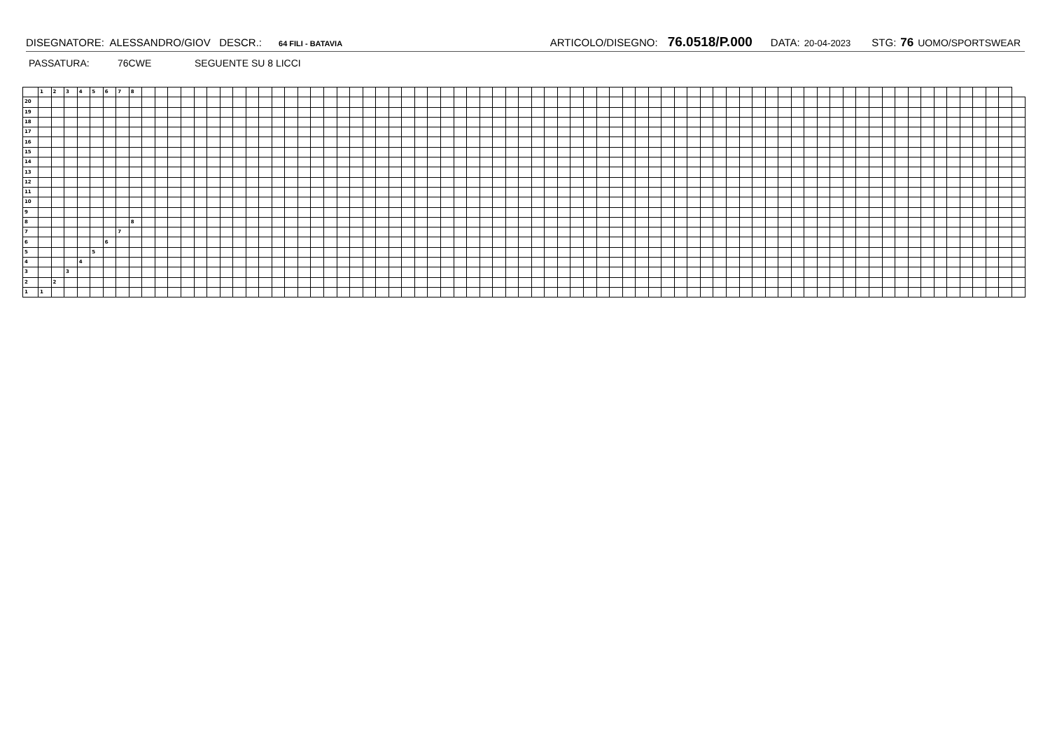DISEGNATORE: ALESSANDRO/GIOV DESCR.: 64 FILI - BATAVIA ARTICOLO/DISEGNO: 76.0518/P.000 DATA: 20-04-2023 STG: 76 UOMO/SPORTSWEAR
PASSATURA: 76CWE SEGUENTE SU 8 LICCI
| | 1 | 2 | 3 | 4 | 5 | 6 | 7 | 8 | | | | | | | | | | | | | | | | | | | | | | | | | | | | | | | | | | | | | | | | | | | | | | | | | | | | | | | | | | | | | | | | | | | | |
| 20 | | | | | | | | | | | | | | | | | | | | | | | | | | | | | | | | | | | | | | | | | | | | | | | | | | | | | | | | | | | | | | | | | | | | | | | | | | | | |
| 19 | | | | | | | | | | | | | | | | | | | | | | | | | | | | | | | | | | | | | | | | | | | | | | | | | | | | | | | | | | | | | | | | | | | | | | | | | | | | |
| 18 | | | | | | | | | | | | | | | | | | | | | | | | | | | | | | | | | | | | | | | | | | | | | | | | | | | | | | | | | | | | | | | | | | | | | | | | | | | | |
| 17 | | | | | | | | | | | | | | | | | | | | | | | | | | | | | | | | | | | | | | | | | | | | | | | | | | | | | | | | | | | | | | | | | | | | | | | | | | | | |
| 16 | | | | | | | | | | | | | | | | | | | | | | | | | | | | | | | | | | | | | | | | | | | | | | | | | | | | | | | | | | | | | | | | | | | | | | | | | | | | |
| 15 | | | | | | | | | | | | | | | | | | | | | | | | | | | | | | | | | | | | | | | | | | | | | | | | | | | | | | | | | | | | | | | | | | | | | | | | | | | | |
| 14 | | | | | | | | | | | | | | | | | | | | | | | | | | | | | | | | | | | | | | | | | | | | | | | | | | | | | | | | | | | | | | | | | | | | | | | | | | | | |
| 13 | | | | | | | | | | | | | | | | | | | | | | | | | | | | | | | | | | | | | | | | | | | | | | | | | | | | | | | | | | | | | | | | | | | | | | | | | | | | |
| 12 | | | | | | | | | | | | | | | | | | | | | | | | | | | | | | | | | | | | | | | | | | | | | | | | | | | | | | | | | | | | | | | | | | | | | | | | | | | | |
| 11 | | | | | | | | | | | | | | | | | | | | | | | | | | | | | | | | | | | | | | | | | | | | | | | | | | | | | | | | | | | | | | | | | | | | | | | | | | | | |
| 10 | | | | | | | | | | | | | | | | | | | | | | | | | | | | | | | | | | | | | | | | | | | | | | | | | | | | | | | | | | | | | | | | | | | | | | | | | | | | |
| 9 | | | | | | | | | | | | | | | | | | | | | | | | | | | | | | | | | | | | | | | | | | | | | | | | | | | | | | | | | | | | | | | | | | | | | | | | | | | | |
| 8 | | | | | | | | 8 | | | | | | | | | | | | | | | | | | | | | | | | | | | | | | | | | | | | | | | | | | | | | | | | | | | | | | | | | | | | | | | | | | | | |
| 7 | | | | | | | 7 | | | | | | | | | | | | | | | | | | | | | | | | | | | | | | | | | | | | | | | | | | | | | | | | | | | | | | | | | | | | | | | | | | | | | |
| 6 | | | | | | 6 | | | | | | | | | | | | | | | | | | | | | | | | | | | | | | | | | | | | | | | | | | | | | | | | | | | | | | | | | | | | | | | | | | | | | | |
| 5 | | | | | 5 | | | | | | | | | | | | | | | | | | | | | | | | | | | | | | | | | | | | | | | | | | | | | | | | | | | | | | | | | | | | | | | | | | | | | | | |
| 4 | | | | 4 | | | | | | | | | | | | | | | | | | | | | | | | | | | | | | | | | | | | | | | | | | | | | | | | | | | | | | | | | | | | | | | | | | | | | | | | |
| 3 | | | 3 | | | | | | | | | | | | | | | | | | | | | | | | | | | | | | | | | | | | | | | | | | | | | | | | | | | | | | | | | | | | | | | | | | | | | | | | | |
| 2 | | 2 | | | | | | | | | | | | | | | | | | | | | | | | | | | | | | | | | | | | | | | | | | | | | | | | | | | | | | | | | | | | | | | | | | | | | | | | | | |
| 1 | 1 | | | | | | | | | | | | | | | | | | | | | | | | | | | | | | | | | | | | | | | | | | | | | | | | | | | | | | | | | | | | | | | | | | | | | | | | | | | |